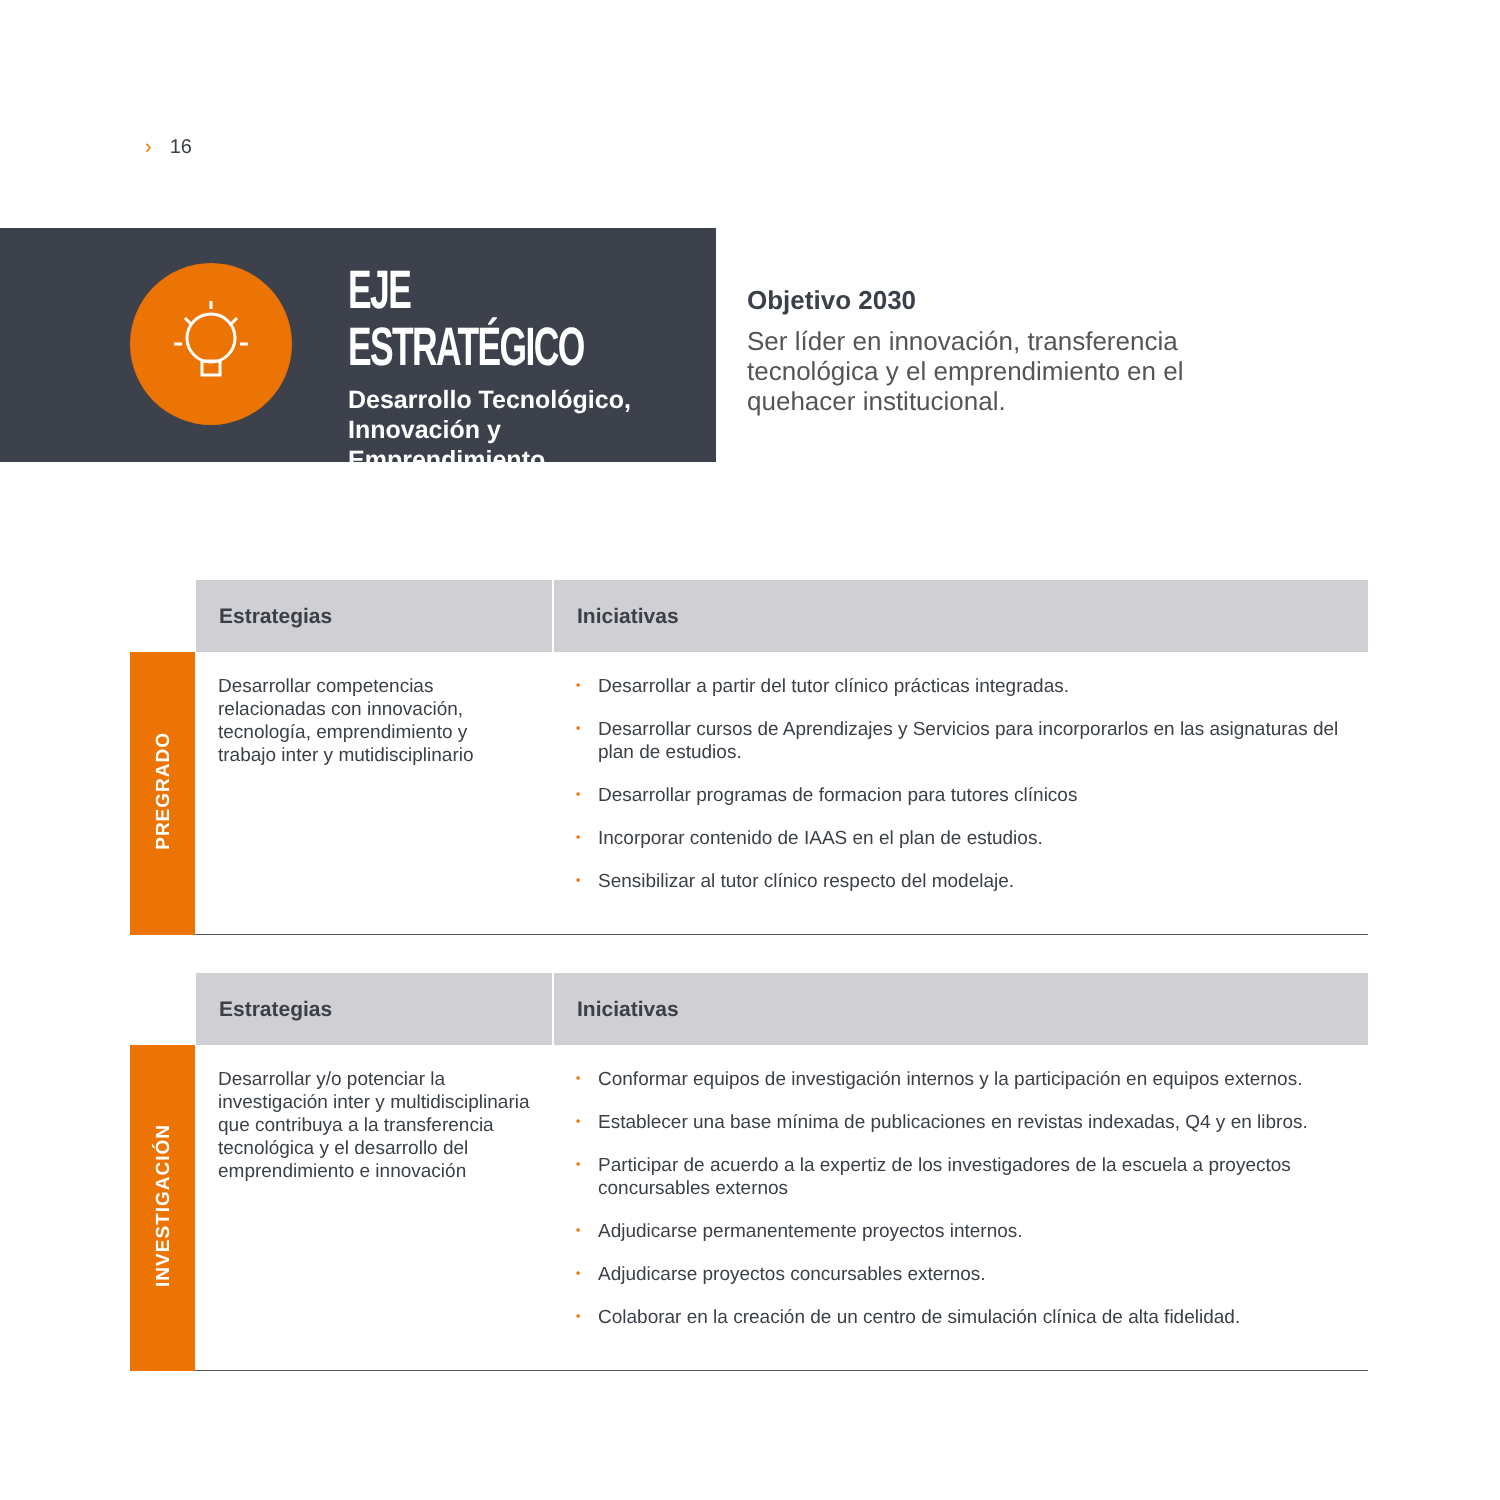› 16
EJE ESTRATÉGICO
Desarrollo Tecnológico,
Innovación y
Emprendimiento
Objetivo 2030
Ser líder en innovación, transferencia tecnológica y el emprendimiento en el quehacer institucional.
| | Estrategias | Iniciativas |
| --- | --- | --- |
| PREGRADO | Desarrollar competencias relacionadas con innovación, tecnología, emprendimiento y trabajo inter y mutidisciplinario | • Desarrollar a partir del tutor clínico prácticas integradas. • Desarrollar cursos de Aprendizajes y Servicios para incorporarlos en las asignaturas del plan de estudios. • Desarrollar programas de formacion para tutores clínicos • Incorporar contenido de IAAS en el plan de estudios. • Sensibilizar al tutor clínico respecto del modelaje. |
| | Estrategias | Iniciativas |
| --- | --- | --- |
| INVESTIGACIÓN | Desarrollar y/o potenciar la investigación inter y multidisciplinaria que contribuya a la transferencia tecnológica y el desarrollo del emprendimiento e innovación | • Conformar equipos de investigación internos y la participación en equipos externos. • Establecer una base mínima de publicaciones en revistas indexadas, Q4 y en libros. • Participar de acuerdo a la expertiz de los investigadores de la escuela a proyectos concursables externos • Adjudicarse permanentemente proyectos internos. • Adjudicarse proyectos concursables externos. • Colaborar en la creación de un centro de simulación clínica de alta fidelidad. |